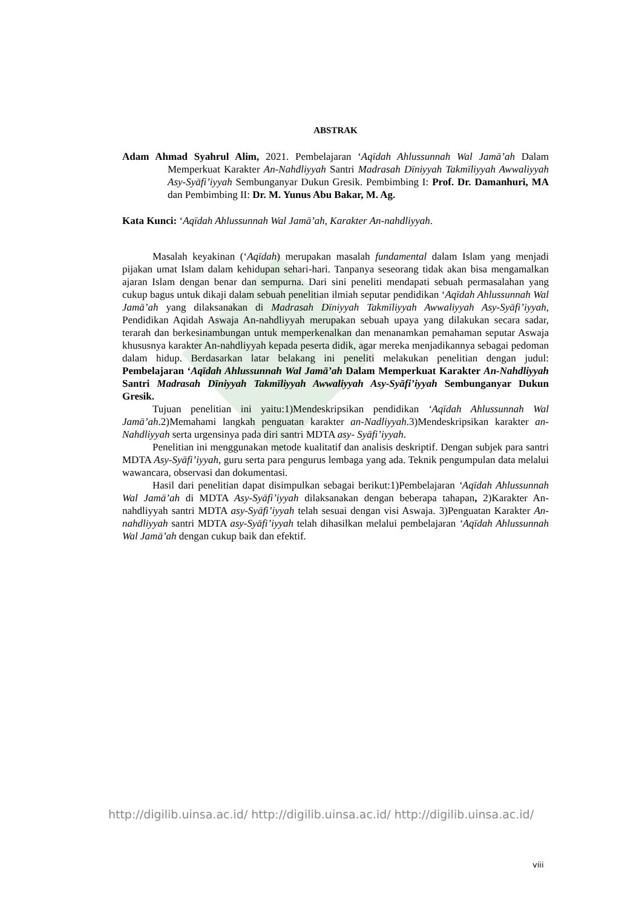ABSTRAK
Adam Ahmad Syahrul Alim, 2021. Pembelajaran ‘Aqīdah Ahlussunnah Wal Jamā’ah Dalam Memperkuat Karakter An-Nahdliyyah Santri Madrasah Dīniyyah Takmīliyyah Awwaliyyah Asy-Syāfi’iyyah Sembunganyar Dukun Gresik. Pembimbing I: Prof. Dr. Damanhuri, MA dan Pembimbing II: Dr. M. Yunus Abu Bakar, M. Ag.
Kata Kunci: ‘Aqīdah Ahlussunnah Wal Jamā’ah, Karakter An-nahdliyyah.
Masalah keyakinan (‘Aqīdah) merupakan masalah fundamental dalam Islam yang menjadi pijakan umat Islam dalam kehidupan sehari-hari. Tanpanya seseorang tidak akan bisa mengamalkan ajaran Islam dengan benar dan sempurna. Dari sini peneliti mendapati sebuah permasalahan yang cukup bagus untuk dikaji dalam sebuah penelitian ilmiah seputar pendidikan ‘Aqīdah Ahlussunnah Wal Jamā’ah yang dilaksanakan di Madrasah Dīniyyah Takmīliyyah Awwaliyyah Asy-Syāfi’iyyah, Pendidikan Aqidah Aswaja An-nahdliyyah merupakan sebuah upaya yang dilakukan secara sadar, terarah dan berkesinambungan untuk memperkenalkan dan menanamkan pemahaman seputar Aswaja khususnya karakter An-nahdliyyah kepada peserta didik, agar mereka menjadikannya sebagai pedoman dalam hidup. Berdasarkan latar belakang ini peneliti melakukan penelitian dengan judul: Pembelajaran ‘Aqīdah Ahlussunnah Wal Jamā’ah Dalam Memperkuat Karakter An-Nahdliyyah Santri Madrasah Dīniyyah Takmīliyyah Awwaliyyah Asy-Syāfi’iyyah Sembunganyar Dukun Gresik.
Tujuan penelitian ini yaitu:1)Mendeskripsikan pendidikan ‘Aqīdah Ahlussunnah Wal Jamā’ah.2)Memahami langkah penguatan karakter an-Nadliyyah.3)Mendeskripsikan karakter an-Nahdliyyah serta urgensinya pada diri santri MDTA asy- Syāfi’iyyah.
Penelitian ini menggunakan metode kualitatif dan analisis deskriptif. Dengan subjek para santri MDTA Asy-Syāfi’iyyah, guru serta para pengurus lembaga yang ada. Teknik pengumpulan data melalui wawancara, observasi dan dokumentasi.
Hasil dari penelitian dapat disimpulkan sebagai berikut:1)Pembelajaran ‘Aqīdah Ahlussunnah Wal Jamā’ah di MDTA Asy-Syāfi’iyyah dilaksanakan dengan beberapa tahapan, 2)Karakter An-nahdliyyah santri MDTA asy-Syāfi’iyyah telah sesuai dengan visi Aswaja. 3)Penguatan Karakter An-nahdliyyah santri MDTA asy-Syāfi’iyyah telah dihasilkan melalui pembelajaran ‘Aqīdah Ahlussunnah Wal Jamā’ah dengan cukup baik dan efektif.
http://digilib.uinsa.ac.id/ http://digilib.uinsa.ac.id/ http://digilib.uinsa.ac.id/
viii